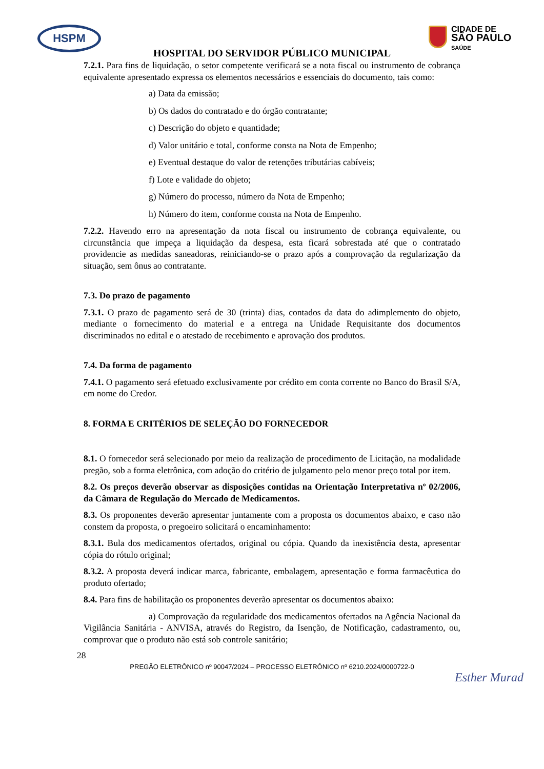HSPM
CIDADE DE
SÃO PAULO
SAÚDE
HOSPITAL DO SERVIDOR PÚBLICO MUNICIPAL
7.2.1. Para fins de liquidação, o setor competente verificará se a nota fiscal ou instrumento de cobrança equivalente apresentado expressa os elementos necessários e essenciais do documento, tais como:
a) Data da emissão;
b) Os dados do contratado e do órgão contratante;
c) Descrição do objeto e quantidade;
d) Valor unitário e total, conforme consta na Nota de Empenho;
e) Eventual destaque do valor de retenções tributárias cabíveis;
f) Lote e validade do objeto;
g) Número do processo, número da Nota de Empenho;
h) Número do item, conforme consta na Nota de Empenho.
7.2.2. Havendo erro na apresentação da nota fiscal ou instrumento de cobrança equivalente, ou circunstância que impeça a liquidação da despesa, esta ficará sobrestada até que o contratado providencie as medidas saneadoras, reiniciando-se o prazo após a comprovação da regularização da situação, sem ônus ao contratante.
7.3. Do prazo de pagamento
7.3.1. O prazo de pagamento será de 30 (trinta) dias, contados da data do adimplemento do objeto, mediante o fornecimento do material e a entrega na Unidade Requisitante dos documentos discriminados no edital e o atestado de recebimento e aprovação dos produtos.
7.4. Da forma de pagamento
7.4.1. O pagamento será efetuado exclusivamente por crédito em conta corrente no Banco do Brasil S/A, em nome do Credor.
8. FORMA E CRITÉRIOS DE SELEÇÃO DO FORNECEDOR
8.1. O fornecedor será selecionado por meio da realização de procedimento de Licitação, na modalidade pregão, sob a forma eletrônica, com adoção do critério de julgamento pelo menor preço total por item.
8.2. Os preços deverão observar as disposições contidas na Orientação Interpretativa nº 02/2006, da Câmara de Regulação do Mercado de Medicamentos.
8.3. Os proponentes deverão apresentar juntamente com a proposta os documentos abaixo, e caso não constem da proposta, o pregoeiro solicitará o encaminhamento:
8.3.1. Bula dos medicamentos ofertados, original ou cópia. Quando da inexistência desta, apresentar cópia do rótulo original;
8.3.2. A proposta deverá indicar marca, fabricante, embalagem, apresentação e forma farmacêutica do produto ofertado;
8.4. Para fins de habilitação os proponentes deverão apresentar os documentos abaixo:
a) Comprovação da regularidade dos medicamentos ofertados na Agência Nacional da Vigilância Sanitária - ANVISA, através do Registro, da Isenção, de Notificação, cadastramento, ou, comprovar que o produto não está sob controle sanitário;
28
PREGÃO ELETRÔNICO nº 90047/2024 – PROCESSO ELETRÔNICO nº 6210.2024/0000722-0
Esther Murad